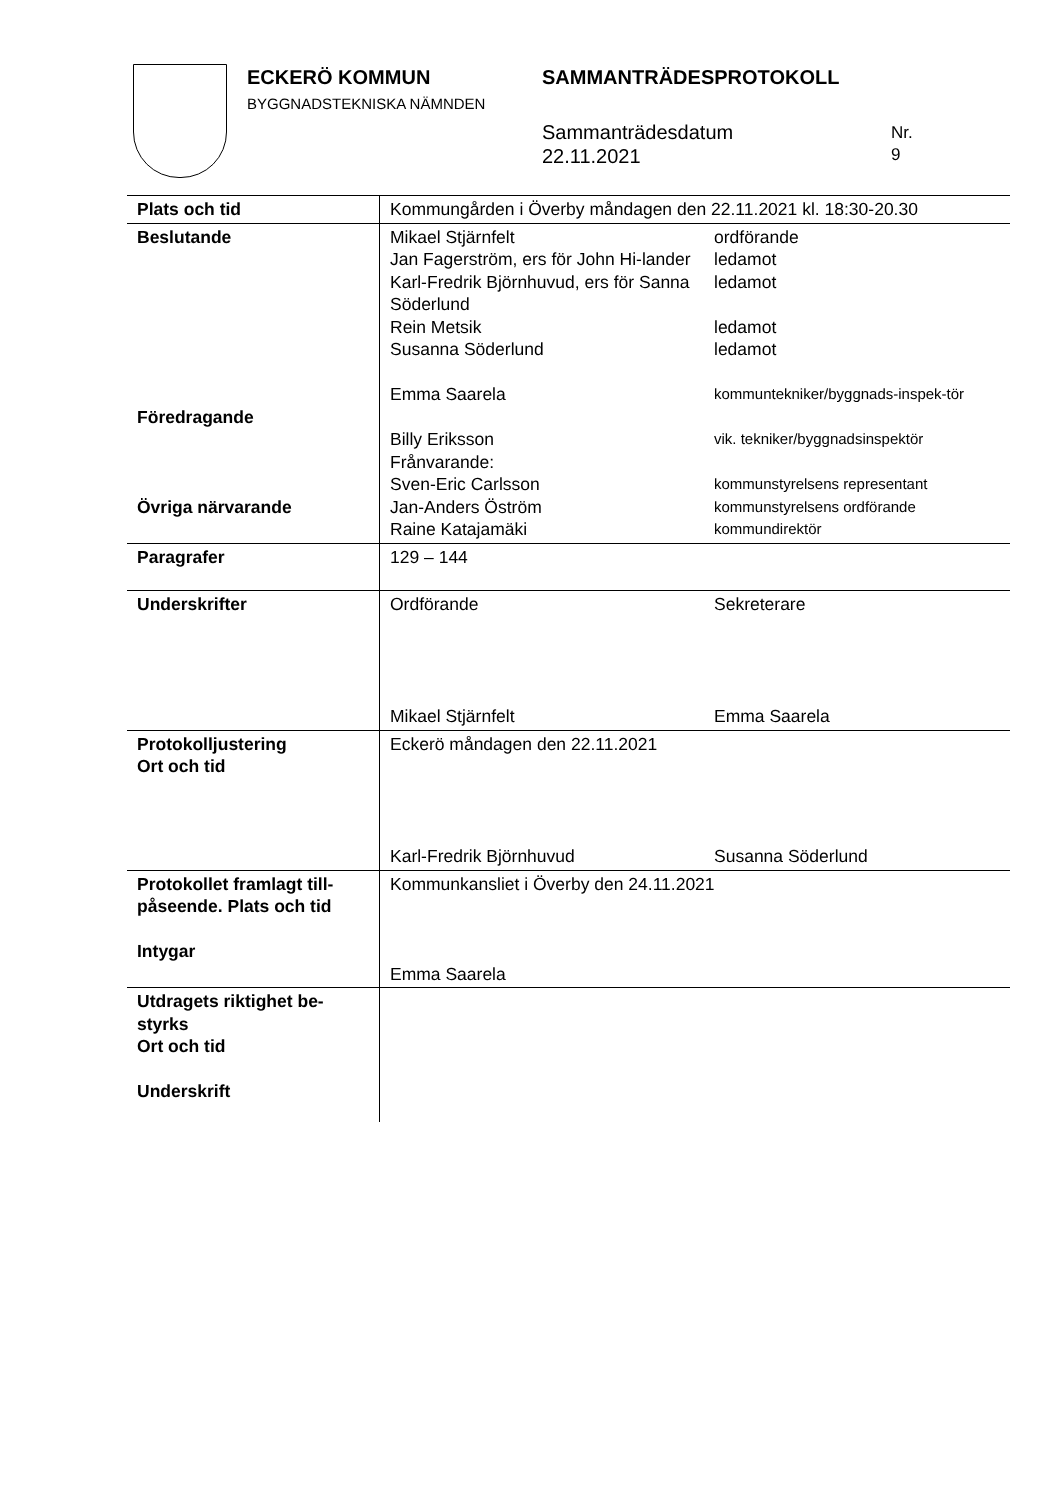ECKERÖ KOMMUN
BYGGNADSTEKNISKA NÄMNDEN
SAMMANTRÄDESPROTOKOLL
Sammanträdesdatum
22.11.2021
Nr.
9
| Plats och tid | Kommungården i Överby måndagen den 22.11.2021 kl. 18:30-20.30 |
| Beslutande Föredragande Övriga närvarande | Mikael Stjärnfelt ordförande Jan Fagerström, ers för John Hi-lander ledamot Karl-Fredrik Björnhuvud, ers för Sanna Söderlund ledamot Rein Metsik ledamot Susanna Söderlund ledamot Emma Saarela kommuntekniker/byggnads-inspek-tör Billy Eriksson vik. tekniker/byggnadsinspektör Frånvarande: Sven-Eric Carlsson Jan-Anders Öström Raine Katajamäki kommunstyrelsens representant kommunstyrelsens ordförande kommundirektör |
| Paragrafer | 129 – 144 |
| Underskrifter | Ordförande Sekreterare Mikael Stjärnfelt Emma Saarela |
| Protokolljustering Ort och tid | Eckerö måndagen den 22.11.2021 Karl-Fredrik Björnhuvud Susanna Söderlund |
| Protokollet framlagt till-påseende. Plats och tid Intygar | Kommunkansliet i Överby den 24.11.2021 Emma Saarela |
| Utdragets riktighet be-styrks Ort och tid Underskrift | |